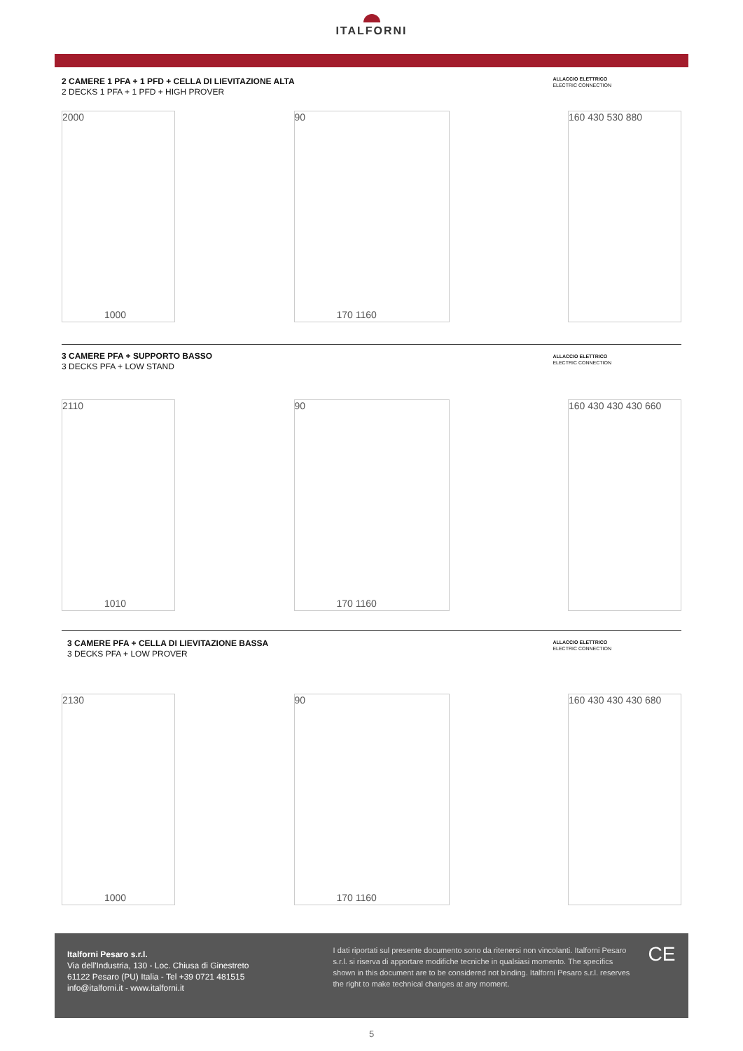ITALFORNI
2 CAMERE 1 PFA + 1 PFD + CELLA DI LIEVITAZIONE ALTA
2 DECKS 1 PFA + 1 PFD + HIGH PROVER
ALLACCIO ELETTRICO
ELECTRIC CONNECTION
2000
1000
90
170 1160
160 430 530 880
3 CAMERE PFA + SUPPORTO BASSO
3 DECKS PFA + LOW STAND
ALLACCIO ELETTRICO
ELECTRIC CONNECTION
2110
1010
90
170 1160
160 430 430 430 660
3 CAMERE PFA + CELLA DI LIEVITAZIONE BASSA
3 DECKS PFA + LOW PROVER
ALLACCIO ELETTRICO
ELECTRIC CONNECTION
2130
1000
90
170 1160
160 430 430 430 680
Italforni Pesaro s.r.l.
Via dell'Industria, 130 - Loc. Chiusa di Ginestreto
61122 Pesaro (PU) Italia - Tel +39 0721 481515
info@italforni.it - www.italforni.it
I dati riportati sul presente documento sono da ritenersi non vincolanti. Italforni Pesaro s.r.l. si riserva di apportare modifiche tecniche in qualsiasi momento. The specifics shown in this document are to be considered not binding. Italforni Pesaro s.r.l. reserves the right to make technical changes at any moment.
CE
5